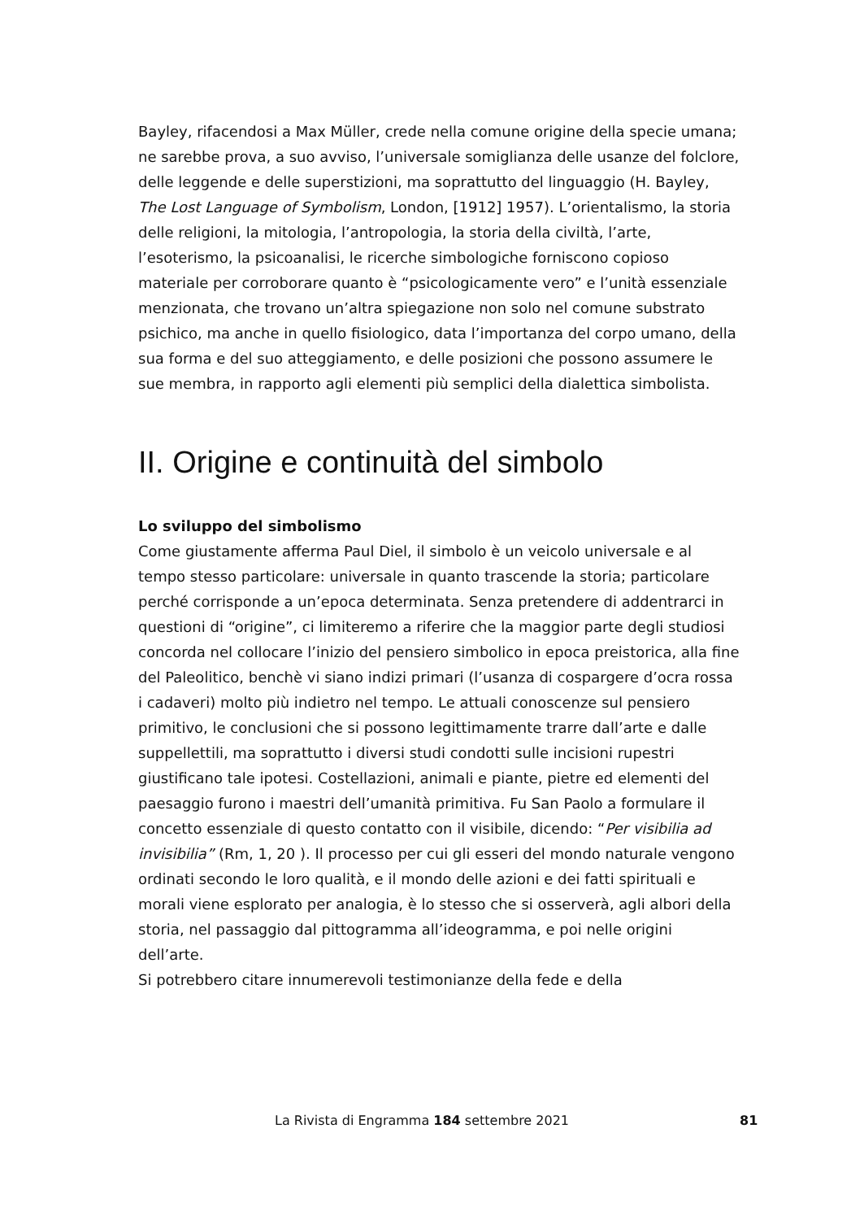Bayley, rifacendosi a Max Müller, crede nella comune origine della specie umana; ne sarebbe prova, a suo avviso, l’universale somiglianza delle usanze del folclore, delle leggende e delle superstizioni, ma soprattutto del linguaggio (H. Bayley, The Lost Language of Symbolism, London, [1912] 1957). L’orientalismo, la storia delle religioni, la mitologia, l’antropologia, la storia della civiltà, l’arte, l’esoterismo, la psicoanalisi, le ricerche simbologiche forniscono copioso materiale per corroborare quanto è “psicologicamente vero” e l’unità essenziale menzionata, che trovano un’altra spiegazione non solo nel comune substrato psichico, ma anche in quello fisiologico, data l’importanza del corpo umano, della sua forma e del suo atteggiamento, e delle posizioni che possono assumere le sue membra, in rapporto agli elementi più semplici della dialettica simbolista.
II. Origine e continuità del simbolo
Lo sviluppo del simbolismo
Come giustamente afferma Paul Diel, il simbolo è un veicolo universale e al tempo stesso particolare: universale in quanto trascende la storia; particolare perché corrisponde a un’epoca determinata. Senza pretendere di addentrarci in questioni di “origine”, ci limiteremo a riferire che la maggior parte degli studiosi concorda nel collocare l’inizio del pensiero simbolico in epoca preistorica, alla fine del Paleolitico, benchè vi siano indizi primari (l’usanza di cospargere d’ocra rossa i cadaveri) molto più indietro nel tempo. Le attuali conoscenze sul pensiero primitivo, le conclusioni che si possono legittimamente trarre dall’arte e dalle suppellettili, ma soprattutto i diversi studi condotti sulle incisioni rupestri giustificano tale ipotesi. Costellazioni, animali e piante, pietre ed elementi del paesaggio furono i maestri dell’umanità primitiva. Fu San Paolo a formulare il concetto essenziale di questo contatto con il visibile, dicendo: “Per visibilia ad invisibilia” (Rm, 1, 20 ). Il processo per cui gli esseri del mondo naturale vengono ordinati secondo le loro qualità, e il mondo delle azioni e dei fatti spirituali e morali viene esplorato per analogia, è lo stesso che si osserverà, agli albori della storia, nel passaggio dal pittogramma all’ideogramma, e poi nelle origini dell’arte.
Si potrebbero citare innumerevoli testimonianze della fede e della
La Rivista di Engramma 184 settembre 2021 81